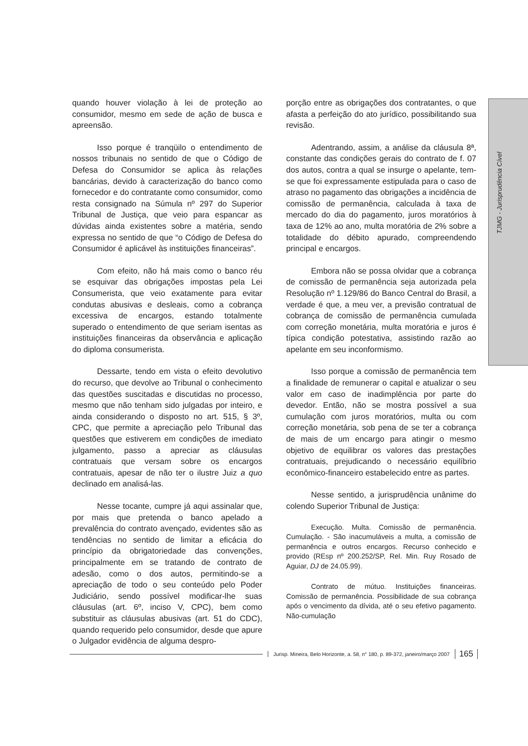quando houver violação à lei de proteção ao consumidor, mesmo em sede de ação de busca e apreensão.
Isso porque é tranqüilo o entendimento de nossos tribunais no sentido de que o Código de Defesa do Consumidor se aplica às relações bancárias, devido à caracterização do banco como fornecedor e do contratante como consumidor, como resta consignado na Súmula nº 297 do Superior Tribunal de Justiça, que veio para espancar as dúvidas ainda existentes sobre a matéria, sendo expressa no sentido de que “o Código de Defesa do Consumidor é aplicável às instituições financeiras”.
Com efeito, não há mais como o banco réu se esquivar das obrigações impostas pela Lei Consumerista, que veio exatamente para evitar condutas abusivas e desleais, como a cobrança excessiva de encargos, estando totalmente superado o entendimento de que seriam isentas as instituições financeiras da observância e aplicação do diploma consumerista.
Dessarte, tendo em vista o efeito devolutivo do recurso, que devolve ao Tribunal o conhecimento das questões suscitadas e discutidas no processo, mesmo que não tenham sido julgadas por inteiro, e ainda considerando o disposto no art. 515, § 3º, CPC, que permite a apreciação pelo Tribunal das questões que estiverem em condições de imediato julgamento, passo a apreciar as cláusulas contratuais que versam sobre os encargos contratuais, apesar de não ter o ilustre Juiz a quo declinado em analisá-las.
Nesse tocante, cumpre já aqui assinalar que, por mais que pretenda o banco apelado a prevalência do contrato avençado, evidentes são as tendências no sentido de limitar a eficácia do princípio da obrigatoriedade das convenções, principalmente em se tratando de contrato de adesão, como o dos autos, permitindo-se a apreciação de todo o seu conteúdo pelo Poder Judiciário, sendo possível modificar-lhe suas cláusulas (art. 6º, inciso V, CPC), bem como substituir as cláusulas abusivas (art. 51 do CDC), quando requerido pelo consumidor, desde que apure o Julgador evidência de alguma despro-
porção entre as obrigações dos contratantes, o que afasta a perfeição do ato jurídico, possibilitando sua revisão.
Adentrando, assim, a análise da cláusula 8ª, constante das condições gerais do contrato de f. 07 dos autos, contra a qual se insurge o apelante, tem-se que foi expressamente estipulada para o caso de atraso no pagamento das obrigações a incidência de comissão de permanência, calculada à taxa de mercado do dia do pagamento, juros moratórios à taxa de 12% ao ano, multa moratória de 2% sobre a totalidade do débito apurado, compreendendo principal e encargos.
Embora não se possa olvidar que a cobrança de comissão de permanência seja autorizada pela Resolução nº 1.129/86 do Banco Central do Brasil, a verdade é que, a meu ver, a previsão contratual de cobrança de comissão de permanência cumulada com correção monetária, multa moratória e juros é típica condição potestativa, assistindo razão ao apelante em seu inconformismo.
Isso porque a comissão de permanência tem a finalidade de remunerar o capital e atualizar o seu valor em caso de inadimplência por parte do devedor. Então, não se mostra possível a sua cumulação com juros moratórios, multa ou com correção monetária, sob pena de se ter a cobrança de mais de um encargo para atingir o mesmo objetivo de equilibrar os valores das prestações contratuais, prejudicando o necessário equilíbrio econômico-financeiro estabelecido entre as partes.
Nesse sentido, a jurisprudência unânime do colendo Superior Tribunal de Justiça:
Execução. Multa. Comissão de permanência. Cumulação. - São inacumuláveis a multa, a comissão de permanência e outros encargos. Recurso conhecido e provido (REsp nº 200.252/SP, Rel. Min. Ruy Rosado de Aguiar, DJ de 24.05.99).
Contrato de mútuo. Instituições financeiras. Comissão de permanência. Possibilidade de sua cobrança após o vencimento da dívida, até o seu efetivo pagamento. Não-cumulação
TJMG - Jurisprudência Cível
Jurisp. Mineira, Belo Horizonte, a. 58, n° 180, p. 89-372, janeiro/março 2007 165